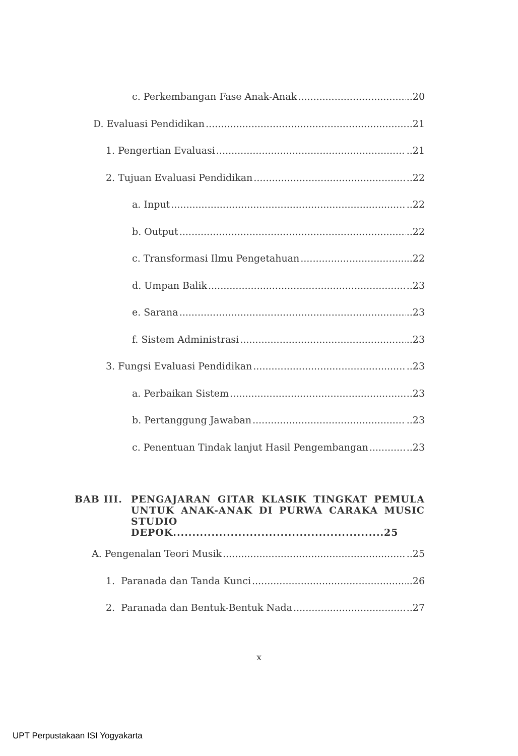c. Perkembangan Fase Anak-Anak ..20
D. Evaluasi Pendidikan ..21
1. Pengertian Evaluasi ..21
2. Tujuan Evaluasi Pendidikan ..22
a. Input ..22
b. Output ..22
c. Transformasi Ilmu Pengetahuan ..22
d. Umpan Balik ..23
e. Sarana ..23
f. Sistem Administrasi ..23
3. Fungsi Evaluasi Pendidikan ..23
a. Perbaikan Sistem ..23
b. Pertanggung Jawaban ..23
c. Penentuan Tindak lanjut Hasil Pengembangan ..23
BAB III. PENGAJARAN GITAR KLASIK TINGKAT PEMULA UNTUK ANAK-ANAK DI PURWA CARAKA MUSIC STUDIO DEPOK.......................................................25
A. Pengenalan Teori Musik ..25
1. Paranada dan Tanda Kunci ..26
2. Paranada dan Bentuk-Bentuk Nada ..27
x
UPT Perpustakaan ISI Yogyakarta